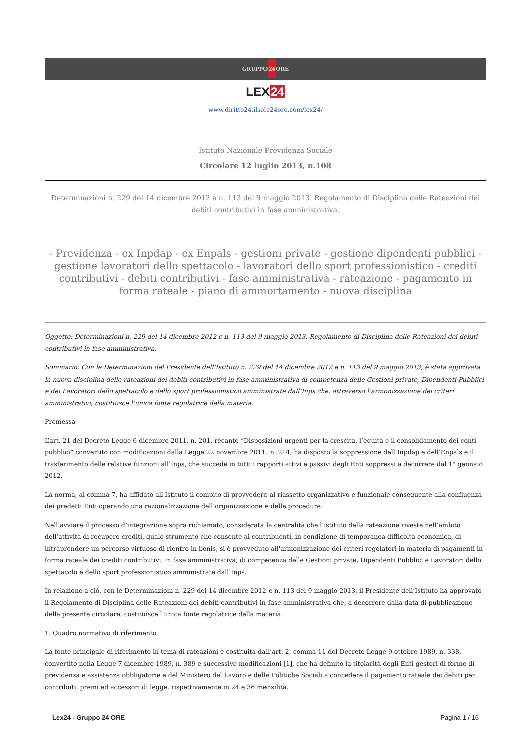GRUPPO24 ORE
LEX24
www.diritto24.ilsole24ore.com/lex24/
Istituto Nazionale Previdenza Sociale
Circolare 12 luglio 2013, n.108
Determinazioni n. 229 del 14 dicembre 2012 e n. 113 del 9 maggio 2013. Regolamento di Disciplina delle Rateazioni dei debiti contributivi in fase amministrativa.
- Previdenza - ex Inpdap - ex Enpals - gestioni private - gestione dipendenti pubblici - gestione lavoratori dello spettacolo - lavoratori dello sport professionistico - crediti contributivi - debiti contributivi - fase amministrativa - rateazione - pagamento in forma rateale - piano di ammortamento - nuova disciplina
Oggetto: Determinazioni n. 229 del 14 dicembre 2012 e n. 113 del 9 maggio 2013. Regolamento di Disciplina delle Rateazioni dei debiti contributivi in fase amministrativa.
Sommario: Con le Determinazioni del Presidente dell’Istituto n. 229 del 14 dicembre 2012 e n. 113 del 9 maggio 2013, è stata approvata la nuova disciplina delle rateazioni dei debiti contributivi in fase amministrativa di competenza delle Gestioni private, Dipendenti Pubblici e dei Lavoratori dello spettacolo e dello sport professionistico amministrate dall’Inps che, attraverso l’armonizzazione dei criteri amministrativi, costituisce l’unica fonte regolatrice della materia.
Premessa
L’art. 21 del Decreto Legge 6 dicembre 2011, n. 201, recante “Disposizioni urgenti per la crescita, l’equità e il consolidamento dei conti pubblici” convertito con modificazioni dalla Legge 22 novembre 2011, n. 214, ha disposto la soppressione dell’Inpdap e dell’Enpals e il trasferimento delle relative funzioni all’Inps, che succede in tutti i rapporti attivi e passivi degli Enti soppressi a decorrere dal 1° gennaio 2012.
La norma, al comma 7, ha affidato all'Istituto il compito di provvedere al riassetto organizzativo e funzionale conseguente alla confluenza dei predetti Enti operando una razionalizzazione dell’organizzazione e delle procedure.
Nell’avviare il processo d’integrazione sopra richiamato, considerata la centralità che l’istituto della rateazione riveste nell’ambito dell’attività di recupero crediti, quale strumento che consente ai contribuenti, in condizione di temporanea difficoltà economica, di intraprendere un percorso virtuoso di rientro in bonis, si è provveduto all'armonizzazione dei criteri regolatori in materia di pagamenti in forma rateale dei crediti contributivi, in fase amministrativa, di competenza delle Gestioni private, Dipendenti Pubblici e Lavoratori dello spettacolo e dello sport professionistico amministrate dall’Inps.
In relazione a ciò, con le Determinazioni n. 229 del 14 dicembre 2012 e n. 113 del 9 maggio 2013, il Presidente dell’Istituto ha approvato il Regolamento di Disciplina delle Rateazioni dei debiti contributivi in fase amministrativa che, a decorrere dalla data di pubblicazione della presente circolare, costituisce l’unica fonte regolatrice della materia.
1. Quadro normativo di riferimento
La fonte principale di riferimento in tema di rateazioni è costituita dall’art. 2, comma 11 del Decreto Legge 9 ottobre 1989, n. 338, convertito nella Legge 7 dicembre 1989, n. 389 e successive modificazioni [1], che ha definito la titolarità degli Enti gestori di forme di previdenza e assistenza obbligatorie e del Ministero del Lavoro e delle Politiche Sociali a concedere il pagamento rateale dei debiti per contributi, premi ed accessori di legge, rispettivamente in 24 e 36 mensilità.
Lex24 - Gruppo 24 ORE Pagina 1 / 16